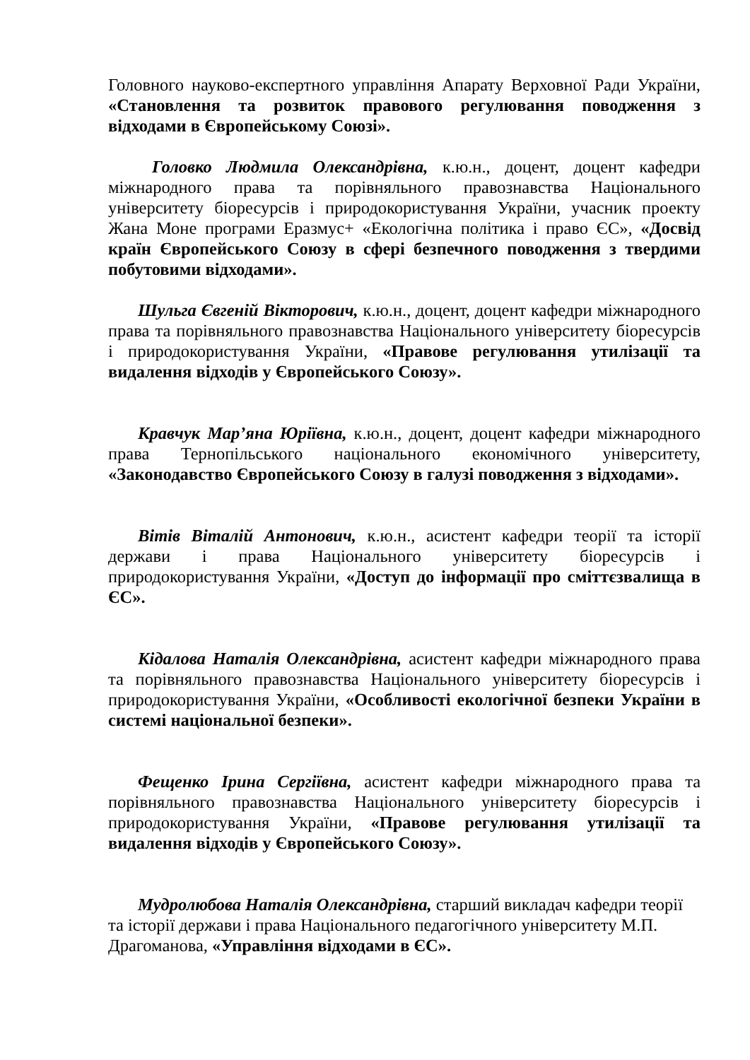Головного науково-експертного управління Апарату Верховної Ради України, «Становлення та розвиток правового регулювання поводження з відходами в Європейському Союзі».
Головко Людмила Олександрівна, к.ю.н., доцент, доцент кафедри міжнародного права та порівняльного правознавства Національного університету біоресурсів і природокористування України, учасник проекту Жана Моне програми Еразмус+ «Екологічна політика і право ЄС», «Досвід країн Європейського Союзу в сфері безпечного поводження з твердими побутовими відходами».
Шульга Євгеній Вікторович, к.ю.н., доцент, доцент кафедри міжнародного права та порівняльного правознавства Національного університету біоресурсів і природокористування України, «Правове регулювання утилізації та видалення відходів у Європейського Союзу».
Кравчук Мар’яна Юріївна, к.ю.н., доцент, доцент кафедри міжнародного права Тернопільського національного економічного університету, «Законодавство Європейського Союзу в галузі поводження з відходами».
Вітів Віталій Антонович, к.ю.н., асистент кафедри теорії та історії держави і права Національного університету біоресурсів і природокористування України, «Доступ до інформації про сміттєзвалища в ЄС».
Кідалова Наталія Олександрівна, асистент кафедри міжнародного права та порівняльного правознавства Національного університету біоресурсів і природокористування України, «Особливості екологічної безпеки України в системі національної безпеки».
Фещенко Ірина Сергіївна, асистент кафедри міжнародного права та порівняльного правознавства Національного університету біоресурсів і природокористування України, «Правове регулювання утилізації та видалення відходів у Європейського Союзу».
Мудролюбова Наталія Олександрівна, старший викладач кафедри теорії та історії держави і права Національного педагогічного університету М.П. Драгоманова, «Управління відходами в ЄС».